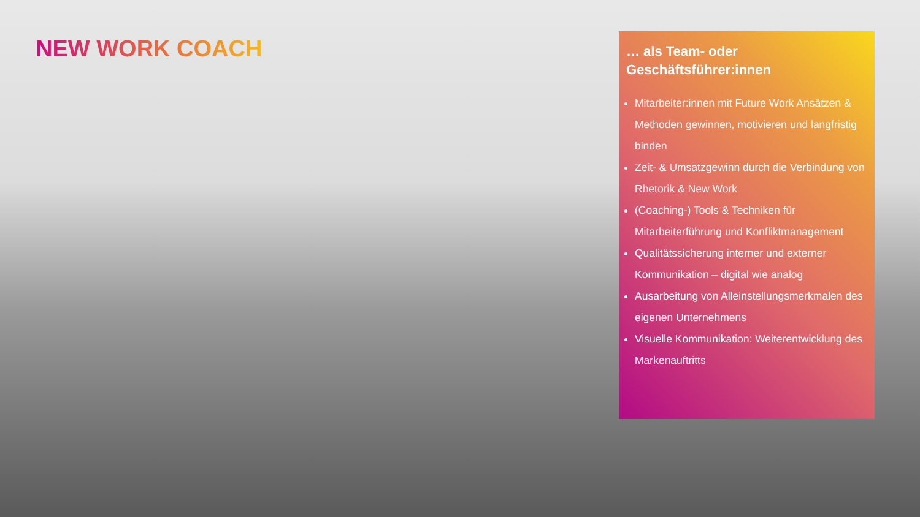NEW WORK COACH
… als Team- oder Geschäftsführer:innen
Mitarbeiter:innen mit Future Work Ansätzen & Methoden gewinnen, motivieren und langfristig binden
Zeit- & Umsatzgewinn durch die Verbindung von Rhetorik & New Work
(Coaching-) Tools & Techniken für Mitarbeiterführung und Konfliktmanagement
Qualitätssicherung interner und externer Kommunikation – digital wie analog
Ausarbeitung von Alleinstellungsmerkmalen des eigenen Unternehmens
Visuelle Kommunikation: Weiterentwicklung des Markenauftritts